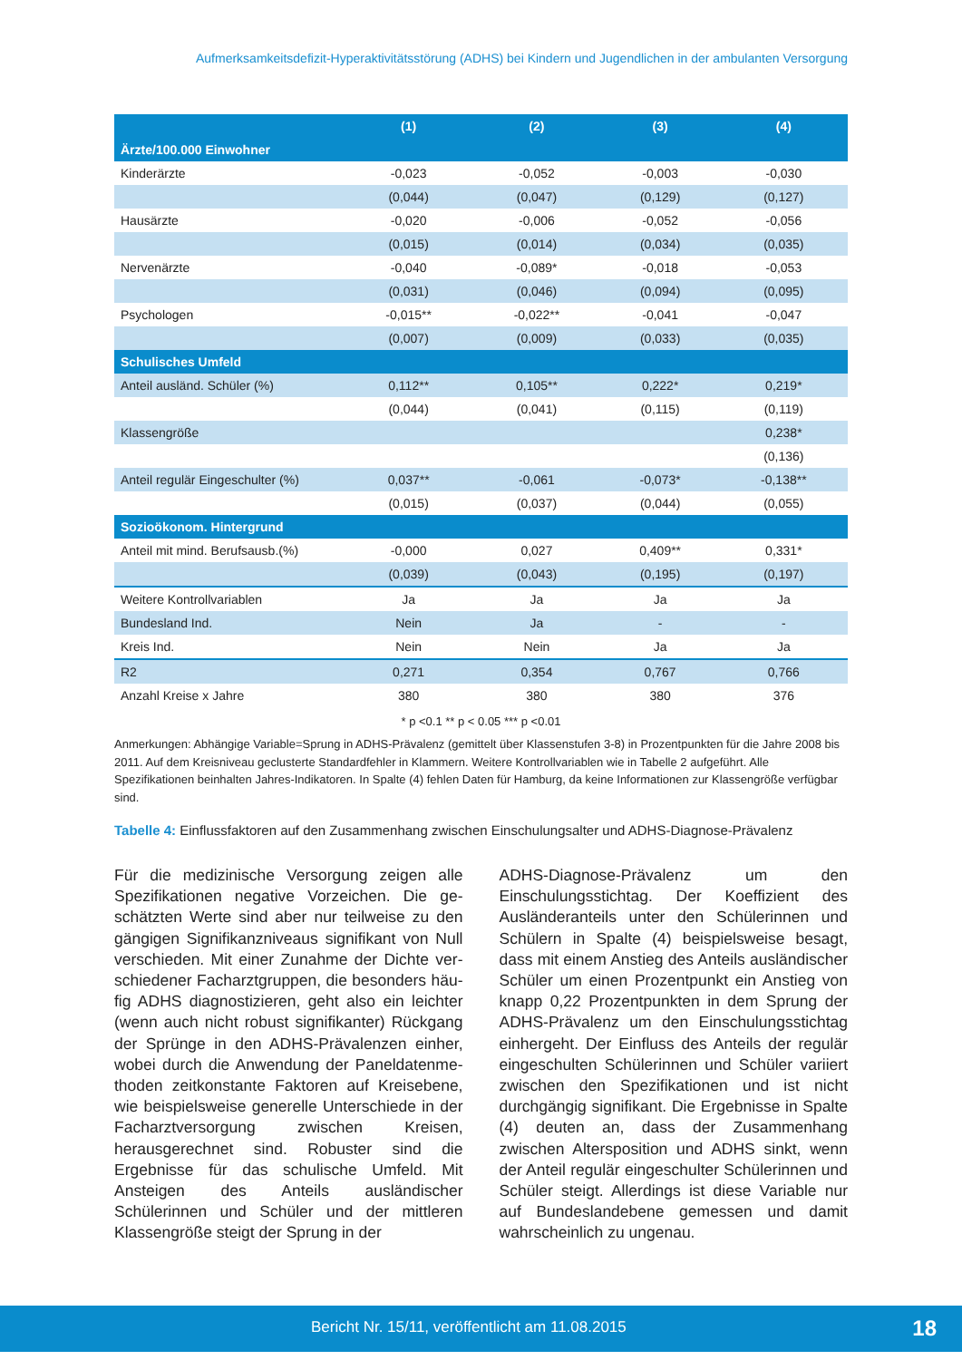Aufmerksamkeitsdefizit-Hyperaktivitätsstörung (ADHS) bei Kindern und Jugendlichen in der ambulanten Versorgung
| | (1) | (2) | (3) | (4) |
| --- | --- | --- | --- | --- |
| Ärzte/100.000 Einwohner | | | | |
| Kinderärzte | -0,023 | -0,052 | -0,003 | -0,030 |
| | (0,044) | (0,047) | (0,129) | (0,127) |
| Hausärzte | -0,020 | -0,006 | -0,052 | -0,056 |
| | (0,015) | (0,014) | (0,034) | (0,035) |
| Nervenärzte | -0,040 | -0,089* | -0,018 | -0,053 |
| | (0,031) | (0,046) | (0,094) | (0,095) |
| Psychologen | -0,015** | -0,022** | -0,041 | -0,047 |
| | (0,007) | (0,009) | (0,033) | (0,035) |
| Schulisches Umfeld | | | | |
| Anteil ausländ. Schüler (%) | 0,112** | 0,105** | 0,222* | 0,219* |
| | (0,044) | (0,041) | (0,115) | (0,119) |
| Klassengröße | | | | 0,238* |
| | | | | (0,136) |
| Anteil regulär Eingeschulter (%) | 0,037** | -0,061 | -0,073* | -0,138** |
| | (0,015) | (0,037) | (0,044) | (0,055) |
| Sozioökonom. Hintergrund | | | | |
| Anteil mit mind. Berufsausb.(%) | -0,000 | 0,027 | 0,409** | 0,331* |
| | (0,039) | (0,043) | (0,195) | (0,197) |
| Weitere Kontrollvariablen | Ja | Ja | Ja | Ja |
| Bundesland Ind. | Nein | Ja | - | - |
| Kreis Ind. | Nein | Nein | Ja | Ja |
| R2 | 0,271 | 0,354 | 0,767 | 0,766 |
| Anzahl Kreise x Jahre | 380 | 380 | 380 | 376 |
* p <0.1 ** p < 0.05 *** p <0.01
Anmerkungen: Abhängige Variable=Sprung in ADHS-Prävalenz (gemittelt über Klassenstufen 3-8) in Prozentpunkten für die Jahre 2008 bis 2011. Auf dem Kreisniveau geclusterte Standardfehler in Klammern. Weitere Kontrollvariablen wie in Tabelle 2 aufgeführt. Alle Spezifikationen beinhalten Jahres-Indikatoren. In Spalte (4) fehlen Daten für Hamburg, da keine Informationen zur Klassengröße verfügbar sind.
Tabelle 4: Einflussfaktoren auf den Zusammenhang zwischen Einschulungsalter und ADHS-Diagnose-Prävalenz
Für die medizinische Versorgung zeigen alle Spezifikationen negative Vorzeichen. Die ge­schätzten Werte sind aber nur teilweise zu den gängigen Signifikanzniveaus signifikant von Null verschieden. Mit einer Zunahme der Dichte ver­schiedener Facharztgruppen, die besonders häu­fig ADHS diagnostizieren, geht also ein leichter (wenn auch nicht robust signifikanter) Rückgang der Sprünge in den ADHS-Prävalenzen einher, wobei durch die Anwendung der Paneldatenme­thoden zeitkonstante Faktoren auf Kreisebene, wie beispielsweise generelle Unterschiede in der Facharztversorgung zwischen Kreisen, herausge­rechnet sind. Robuster sind die Ergebnisse für das schulische Umfeld. Mit Ansteigen des Anteils ausländischer Schülerinnen und Schüler und der mittleren Klassengröße steigt der Sprung in der
ADHS-Diagnose-Prävalenz um den Einschulungs­stichtag. Der Koeffizient des Ausländeranteils unter den Schülerinnen und Schülern in Spalte (4) beispielsweise besagt, dass mit einem An­stieg des Anteils ausländischer Schüler um einen Prozentpunkt ein Anstieg von knapp 0,22 Pro­zentpunkten in dem Sprung der ADHS-Prävalenz um den Einschulungsstichtag einhergeht. Der Einfluss des Anteils der regulär eingeschulten Schülerinnen und Schüler variiert zwischen den Spezifikationen und ist nicht durchgängig signifi­kant. Die Ergebnisse in Spalte (4) deuten an, dass der Zusammenhang zwischen Altersposition und ADHS sinkt, wenn der Anteil regulär eingeschul­ter Schülerinnen und Schüler steigt. Allerdings ist diese Variable nur auf Bundeslandebene ge­messen und damit wahrscheinlich zu ungenau.
Bericht Nr. 15/11, veröffentlicht am 11.08.2015 18